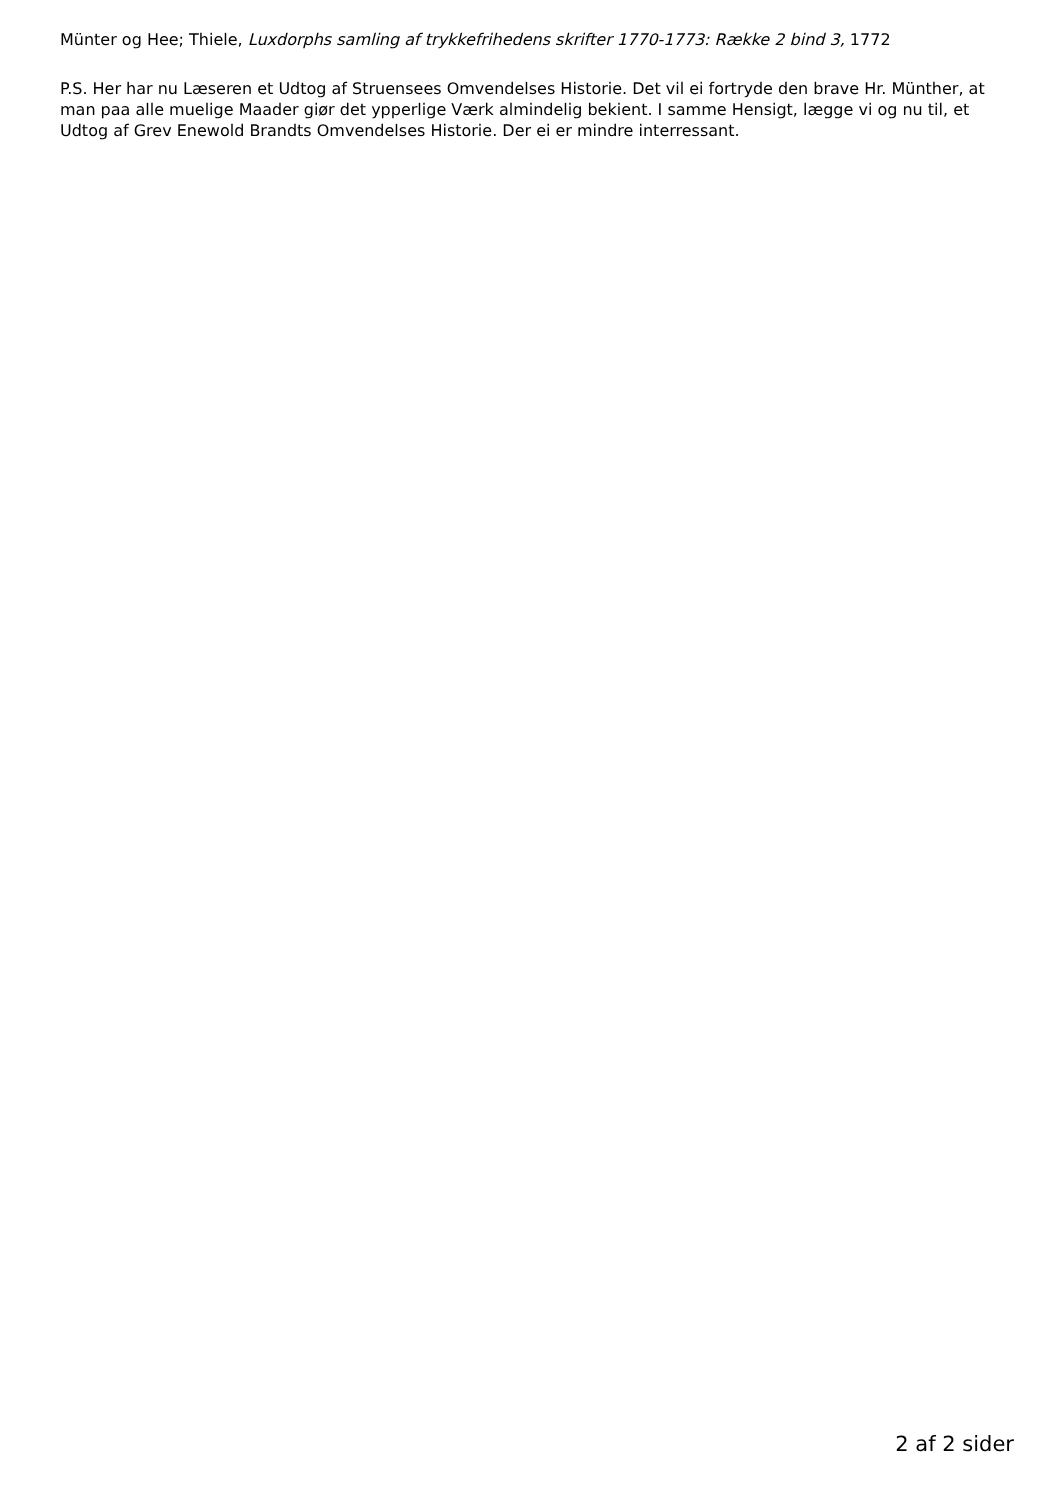Münter og Hee; Thiele, Luxdorphs samling af trykkefrihedens skrifter 1770-1773: Række 2 bind 3, 1772
P.S. Her har nu Læseren et Udtog af Struensees Omvendelses Historie. Det vil ei fortryde den brave Hr. Münther, at man paa alle muelige Maader giør det ypperlige Værk almindelig bekient. I samme Hensigt, lægge vi og nu til, et Udtog af Grev Enewold Brandts Omvendelses Historie. Der ei er mindre interressant.
2 af 2 sider